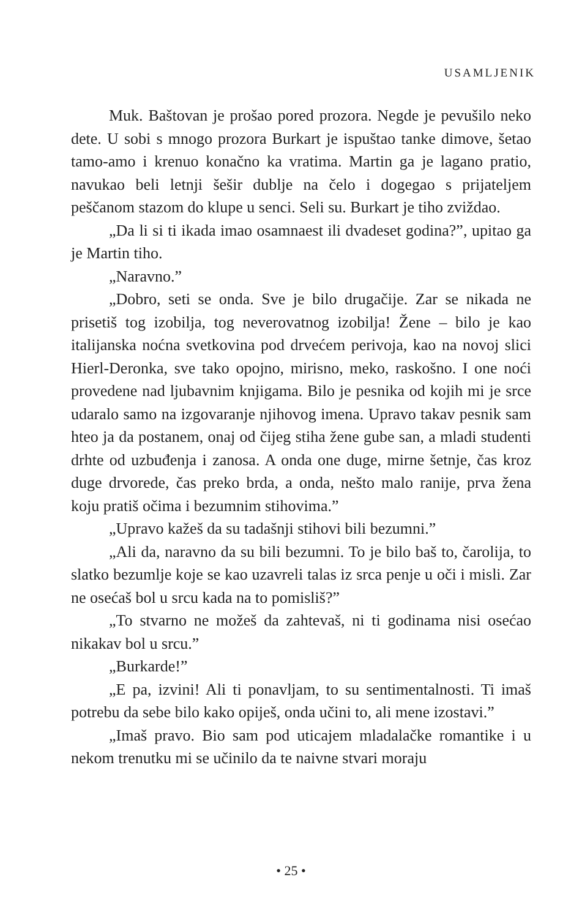USAMLJENIK
Muk. Baštovan je prošao pored prozora. Negde je pevušilo neko dete. U sobi s mnogo prozora Burkart je ispuštao tanke dimove, šetao tamo-amo i krenuo konačno ka vratima. Martin ga je lagano pratio, navukao beli letnji šešir dublje na čelo i dogegao s prijateljem peščanom stazom do klupe u senci. Seli su. Burkart je tiho zviždao.
„Da li si ti ikada imao osamnaest ili dvadeset godina?”, upitao ga je Martin tiho.
„Naravno.”
„Dobro, seti se onda. Sve je bilo drugačije. Zar se nikada ne prisetiš tog izobilja, tog neverovatnog izobilja! Žene – bilo je kao italijanska noćna svetkovina pod drvećem perivoja, kao na novoj slici Hierl-Deronka, sve tako opojno, mirisno, meko, raskošno. I one noći provedene nad ljubavnim knjigama. Bilo je pesnika od kojih mi je srce udaralo samo na izgovaranje njihovog imena. Upravo takav pesnik sam hteo ja da postanem, onaj od čijeg stiha žene gube san, a mladi studenti drhte od uzbuđenja i zanosa. A onda one duge, mirne šetnje, čas kroz duge drvorede, čas preko brda, a onda, nešto malo ranije, prva žena koju pratiš očima i bezumnim stihovima.”
„Upravo kažeš da su tadašnji stihovi bili bezumni.”
„Ali da, naravno da su bili bezumni. To je bilo baš to, čarolija, to slatko bezumlje koje se kao uzavreli talas iz srca penje u oči i misli. Zar ne osećaš bol u srcu kada na to pomisliš?”
„To stvarno ne možeš da zahtevaš, ni ti godinama nisi osećao nikakav bol u srcu.”
„Burkarde!”
„E pa, izvini! Ali ti ponavljam, to su sentimentalnosti. Ti imaš potrebu da sebe bilo kako opiješ, onda učini to, ali mene izostavi.”
„Imaš pravo. Bio sam pod uticajem mladalačke romantike i u nekom trenutku mi se učinilo da te naivne stvari moraju
• 25 •